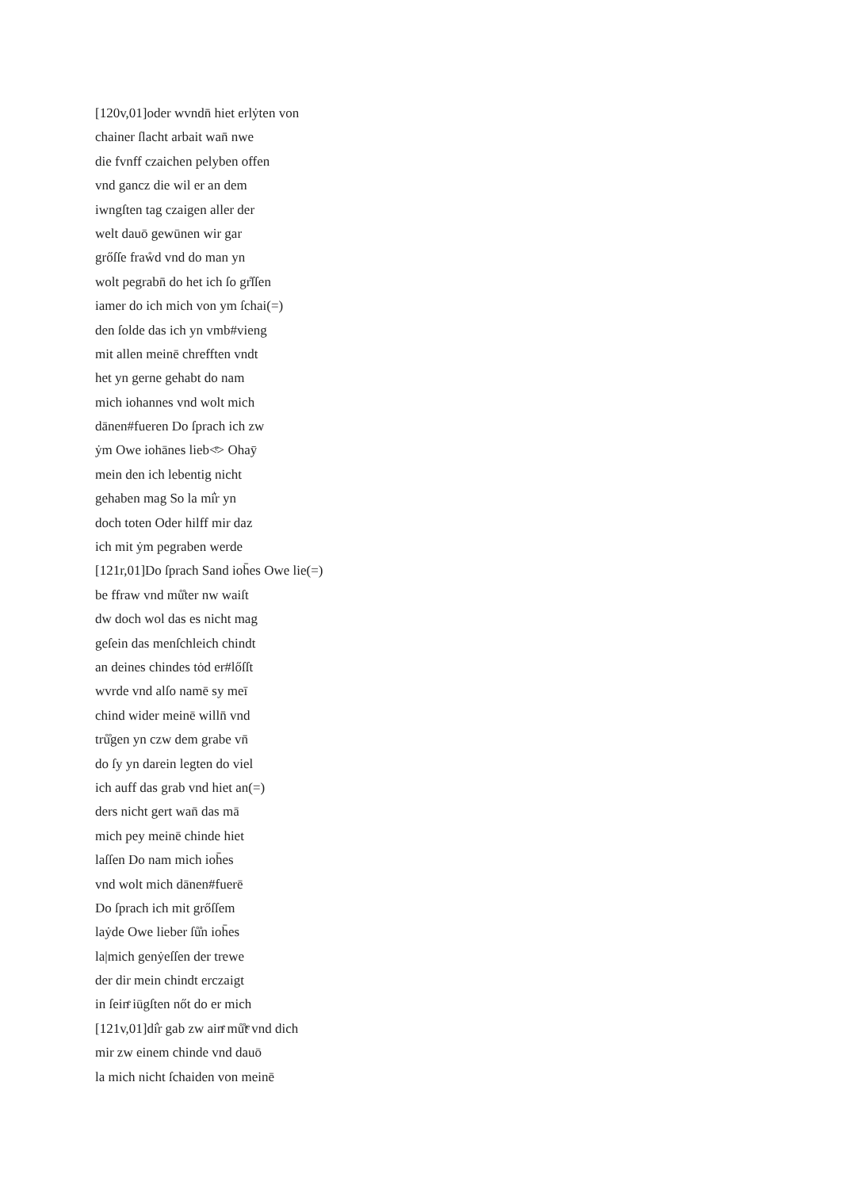[120v,01]oder wvndn̄ hiet erlẏten von
chainer ſlacht arbait wan̄ nwe
die fvnff czaichen pelyben offen
vnd gancz die wil er an dem
iwngſten tag czaigen aller der
welt dauō gewūnen wir gar
grőſſe fraẘd vnd do man yn
wolt pegrabn̄ do het ich ſo gr̊ſſen
iamer do ich mich von ym ſchai(=)
den ſolde das ich yn vmb#vieng
mit allen meinē chrefften vndt
het yn gerne gehabt do nam
mich iohannes vnd wolt mich
dānen#fueren Do ſprach ich zw
ẏm Owe iohānes lieb<ͤ> Ohaȳ
mein den ich lebentig nicht
gehaben mag So la mi͛r yn
doch toten Oder hilff mir daz
ich mit ẏm pegraben werde
[121r,01]Do ſprach Sand ioh̄es Owe lie(=)
be ffraw vnd mů̊ter nw waiſt
dw doch wol das es nicht mag
geſein das menſchleich chindt
an deines chindes tȯd er#lőſſt
wvrde vnd alſo namē sy meī
chind wider meinē willn̄ vnd
trů̊gen yn czw dem grabe vn̄
do ſy yn darein legten do viel
ich auff das grab vnd hiet an(=)
ders nicht gert wan̄ das mā
mich pey meinē chinde hiet
laſſen Do nam mich ioh̄es
vnd wolt mich dānen#fuerē
Do ſprach ich mit grőſſem
laẏde Owe lieber ſů̊n ioh̄es
la|mich genẏeſſen der trewe
der dir mein chindt erczaigt
in ſeinͤ iūgſten nőt do er mich
[121v,01]di͛r gab zw ainͤ mů̊tͤ vnd dich
mir zw einem chinde vnd dauō
la mich nicht ſchaiden von meinē